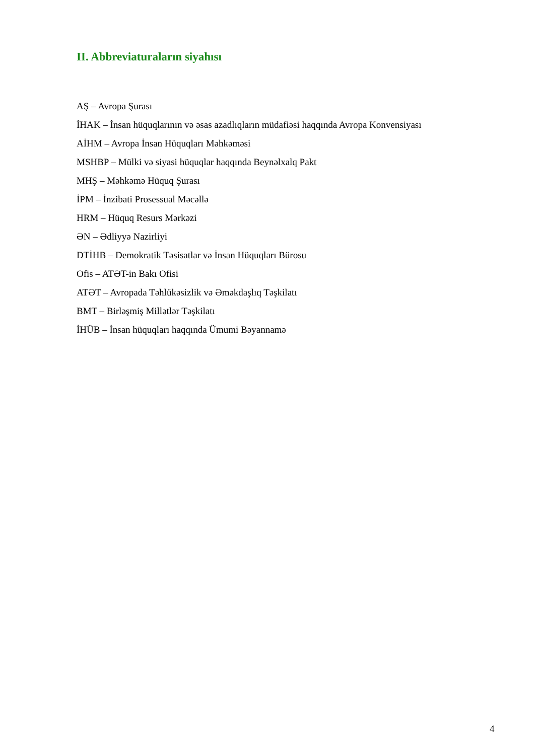II. Abbreviaturaların siyahısı
AŞ – Avropa Şurası
İHAK – İnsan hüquqlarının və əsas azadlıqların müdafiəsi haqqında Avropa Konvensiyası
AİHM – Avropa İnsan Hüquqları Məhkəməsi
MSHBP – Mülki və siyasi hüquqlar haqqında Beynəlxalq Pakt
MHŞ – Məhkəmə Hüquq Şurası
İPM – İnzibati Prosessual Məcəllə
HRM – Hüquq Resurs Mərkəzi
ƏN – Ədliyyə Nazirliyi
DTİHB – Demokratik Təsisatlar və İnsan Hüquqları Bürosu
Ofis – ATƏT-in Bakı Ofisi
ATƏT – Avropada Təhlükəsizlik və Əməkdaşlıq Təşkilatı
BMT – Birləşmiş Millətlər Təşkilatı
İHÜB – İnsan hüquqları haqqında Ümumi Bəyannamə
4